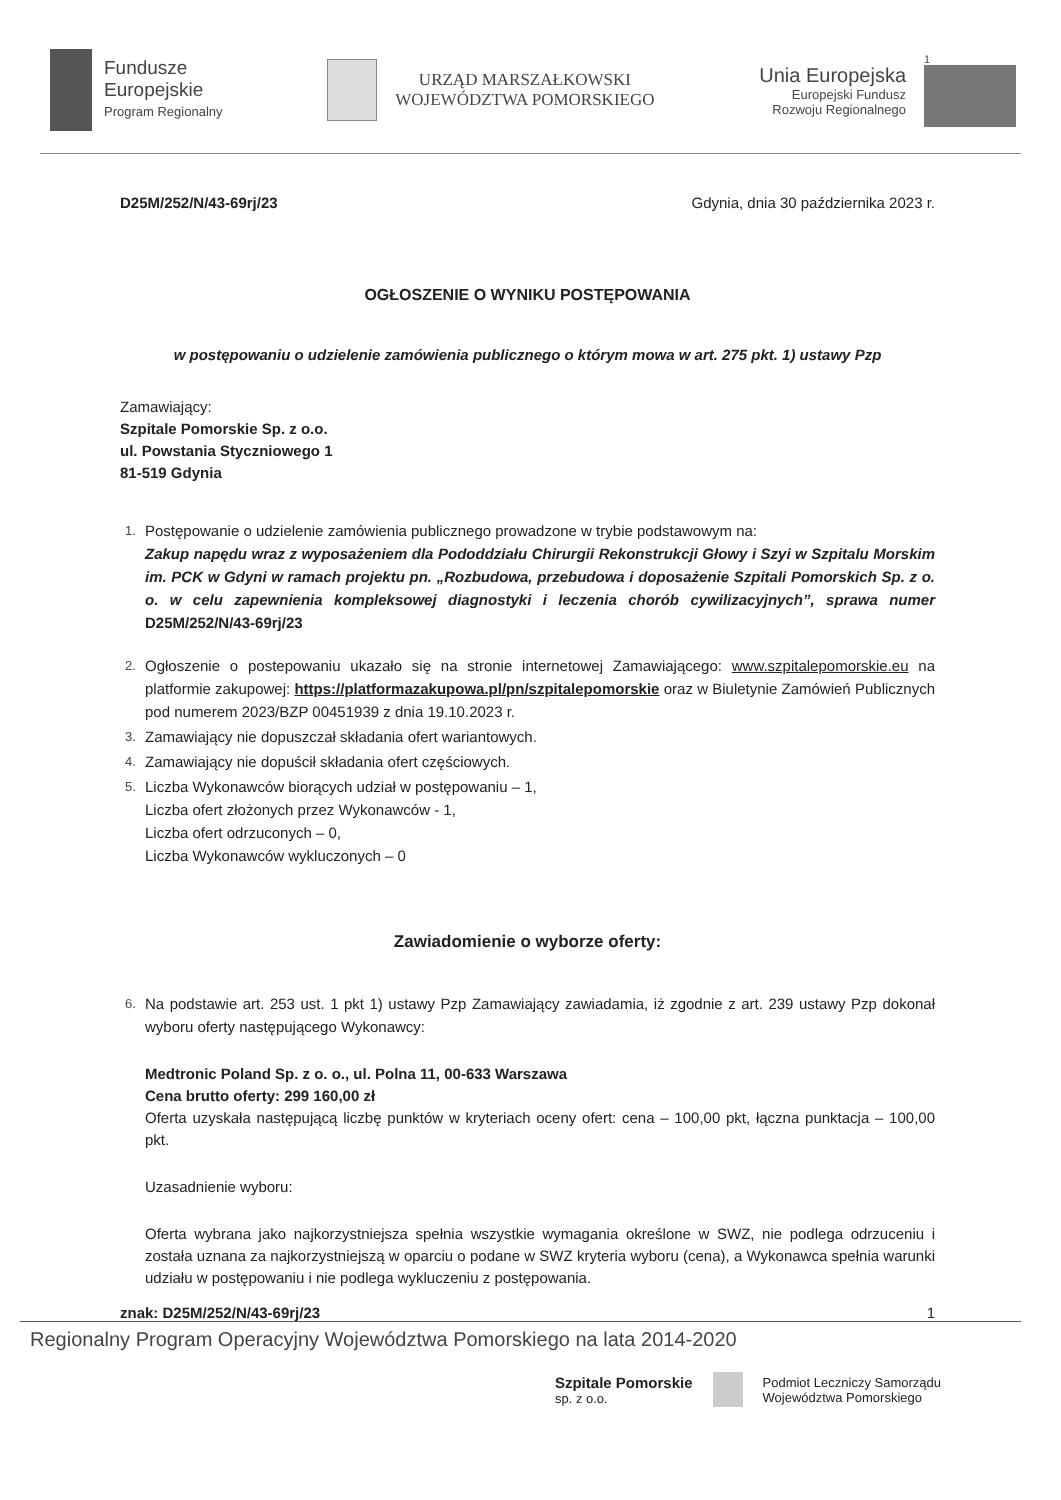Fundusze
Europejskie
Program Regionalny
URZĄD MARSZAŁKOWSKI
WOJEWÓDZTWA POMORSKIEGO
Unia Europejska
Europejski Fundusz
Rozwoju Regionalnego
1
D25M/252/N/43-69rj/23 Gdynia, dnia 30 października 2023 r.
OGŁOSZENIE O WYNIKU POSTĘPOWANIA
w postępowaniu o udzielenie zamówienia publicznego o którym mowa w art. 275 pkt. 1) ustawy Pzp
Zamawiający:
Szpitale Pomorskie Sp. z o.o.
ul. Powstania Styczniowego 1
81-519 Gdynia
1.
Postępowanie o udzielenie zamówienia publicznego prowadzone w trybie podstawowym na:
Zakup napędu wraz z wyposażeniem dla Pododdziału Chirurgii Rekonstrukcji Głowy i Szyi w Szpitalu Morskim im. PCK w Gdyni w ramach projektu pn. „Rozbudowa, przebudowa i doposażenie Szpitali Pomorskich Sp. z o. o. w celu zapewnienia kompleksowej diagnostyki i leczenia chorób cywilizacyjnych”, sprawa numer D25M/252/N/43-69rj/23
2.
Ogłoszenie o postepowaniu ukazało się na stronie internetowej Zamawiającego: www.szpitalepomorskie.eu na platformie zakupowej: https://platformazakupowa.pl/pn/szpitalepomorskie oraz w Biuletynie Zamówień Publicznych pod numerem 2023/BZP 00451939 z dnia 19.10.2023 r.
3.
Zamawiający nie dopuszczał składania ofert wariantowych.
4.
Zamawiający nie dopuścił składania ofert częściowych.
5.
Liczba Wykonawców biorących udział w postępowaniu – 1,
Liczba ofert złożonych przez Wykonawców - 1,
Liczba ofert odrzuconych – 0,
Liczba Wykonawców wykluczonych – 0
Zawiadomienie o wyborze oferty:
6.
Na podstawie art. 253 ust. 1 pkt 1) ustawy Pzp Zamawiający zawiadamia, iż zgodnie z art. 239 ustawy Pzp dokonał wyboru oferty następującego Wykonawcy:
Medtronic Poland Sp. z o. o., ul. Polna 11, 00-633 Warszawa
Cena brutto oferty: 299 160,00 zł
Oferta uzyskała następującą liczbę punktów w kryteriach oceny ofert: cena – 100,00 pkt, łączna punktacja – 100,00 pkt.
Uzasadnienie wyboru:
Oferta wybrana jako najkorzystniejsza spełnia wszystkie wymagania określone w SWZ, nie podlega odrzuceniu i została uznana za najkorzystniejszą w oparciu o podane w SWZ kryteria wyboru (cena), a Wykonawca spełnia warunki udziału w postępowaniu i nie podlega wykluczeniu z postępowania.
znak: D25M/252/N/43-69rj/23 1
Regionalny Program Operacyjny Województwa Pomorskiego na lata 2014-2020
Szpitale Pomorskie
sp. z o.o.
Podmiot Leczniczy Samorządu
Województwa Pomorskiego